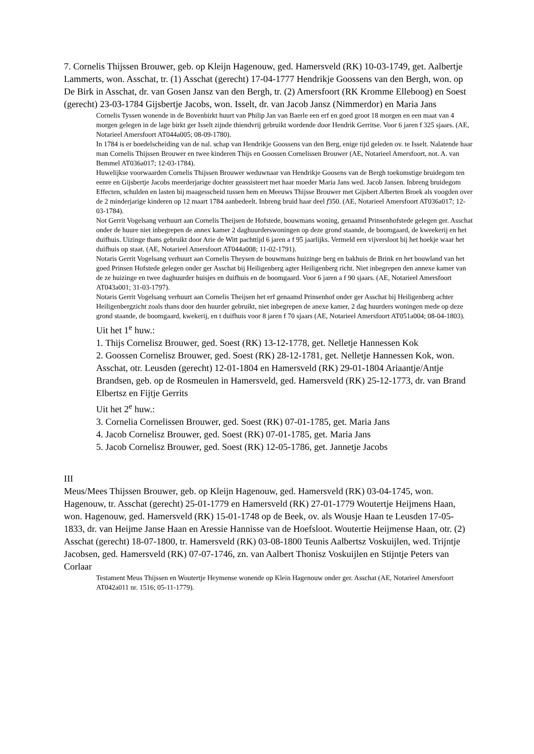7. Cornelis Thijssen Brouwer, geb. op Kleijn Hagenouw, ged. Hamersveld (RK) 10-03-1749, get. Aalbertje Lammerts, won. Asschat, tr. (1) Asschat (gerecht) 17-04-1777 Hendrikje Goossens van den Bergh, won. op De Birk in Asschat, dr. van Gosen Jansz van den Bergh, tr. (2) Amersfoort (RK Kromme Elleboog) en Soest (gerecht) 23-03-1784 Gijsbertje Jacobs, won. Isselt, dr. van Jacob Jansz (Nimmerdor) en Maria Jans
Cornelis Tyssen wonende in de Bovenbirkt huurt van Philip Jan van Baerle een erf en goed groot 18 morgen en een maat van 4 morgen gelegen in de lage birkt ger Isselt zijnde thiendvrij gebruikt wordende door Hendrik Gerritse. Voor 6 jaren f 325 sjaars. (AE, Notarieel Amersfoort AT044a005; 08-09-1780).
In 1784 is er boedelscheiding van de nal. schap van Hendrikje Goossens van den Berg, enige tijd geleden ov. te Isselt. Nalatende haar man Cornelis Thijssen Brouwer en twee kinderen Thijs en Goossen Cornelissen Brouwer (AE, Notarieel Amersfoort, not. A. van Bemmel AT036a017; 12-03-1784).
Huwelijkse voorwaarden Cornelis Thijssen Brouwer weduwnaar van Hendrikje Goosens van de Bergh toekomstige bruidegom ten eenre en Gijsbertje Jacobs meerderjarige dochter geassisteert met haar moeder Maria Jans wed. Jacob Jansen. Inbreng bruidegom Effecten, schulden en lasten bij maagesscheid tussen hem en Meeuws Thijsse Brouwer met Gijsbert Alberten Broek als voogden over de 2 minderjarige kinderen op 12 maart 1784 aanbedeelt. Inbreng bruid haar deel f350. (AE, Notarieel Amersfoort AT036a017; 12-03-1784).
Not Gerrit Vogelsang verhuurt aan Cornelis Theijsen de Hofstede, bouwmans woning, genaamd Prinsenhofstede gelegen ger. Asschat onder de huure niet inbegrepen de annex kamer 2 daghuurderswoningen op deze grond staande, de boomgaard, de kweekerij en het duifhuis. Uizinge thans gebruikt door Arie de Witt pachttijd 6 jaren a f 95 jaarlijks. Vermeld een vijversloot bij het hoekje waar het duifhuis op staat. (AE, Notarieel Amersfoort AT044a008; 11-02-1791).
Notaris Gerrit Vogelsang verhuurt aan Cornelis Theysen de bouwmans huizinge berg en bakhuis de Brink en het bouwland van het goed Prinsen Hofstede gelegen onder ger Asschat bij Heiligenberg agter Heiligenberg richt. Niet inbegrepen den annexe kamer van de ze huizinge en twee daghuurder huisjes en duifhuis en de boomgaard. Voor 6 jaren a f 90 sjaars. (AE, Notarieel Amersfoort AT043a001; 31-03-1797).
Notaris Gerrit Vogelsang verhuurt aan Cornelis Theijsen het erf genaamd Prinsenhof onder ger Asschat bij Heiligenberg achter Heiligenbergzicht zoals thans door den huurder gebruikt, niet inbegrepen de anexe kamer, 2 dag huurders woningen mede op deze grond staande, de boomgaard, kwekerij, en t duifhuis voor 8 jaren f 70 sjaars (AE, Notarieel Amersfoort AT051a004; 08-04-1803).
Uit het 1<sup>e</sup> huw.:
1. Thijs Cornelisz Brouwer, ged. Soest (RK) 13-12-1778, get. Nelletje Hannessen Kok
2. Goossen Cornelisz Brouwer, ged. Soest (RK) 28-12-1781, get. Nelletje Hannessen Kok, won. Asschat, otr. Leusden (gerecht) 12-01-1804 en Hamersveld (RK) 29-01-1804 Ariaantje/Antje Brandsen, geb. op de Rosmeulen in Hamersveld, ged. Hamersveld (RK) 25-12-1773, dr. van Brand Elbertsz en Fijtje Gerrits
Uit het 2<sup>e</sup> huw.:
3. Cornelia Cornelissen Brouwer, ged. Soest (RK) 07-01-1785, get. Maria Jans
4. Jacob Cornelisz Brouwer, ged. Soest (RK) 07-01-1785, get. Maria Jans
5. Jacob Cornelisz Brouwer, ged. Soest (RK) 12-05-1786, get. Jannetje Jacobs
III
Meus/Mees Thijssen Brouwer, geb. op Kleijn Hagenouw, ged. Hamersveld (RK) 03-04-1745, won. Hagenouw, tr. Asschat (gerecht) 25-01-1779 en Hamersveld (RK) 27-01-1779 Woutertje Heijmens Haan, won. Hagenouw, ged. Hamersveld (RK) 15-01-1748 op de Beek, ov. als Wousje Haan te Leusden 17-05-1833, dr. van Heijme Janse Haan en Aressie Hannisse van de Hoefsloot. Woutertie Heijmense Haan, otr. (2) Asschat (gerecht) 18-07-1800, tr. Hamersveld (RK) 03-08-1800 Teunis Aalbertsz Voskuijlen, wed. Trijntje Jacobsen, ged. Hamersveld (RK) 07-07-1746, zn. van Aalbert Thonisz Voskuijlen en Stijntje Peters van Corlaar
Testament Meus Thijssen en Woutertje Heymense wonende op Klein Hagenouw onder ger. Asschat (AE, Notarieel Amersfoort AT042a011 nr. 1516; 05-11-1779).